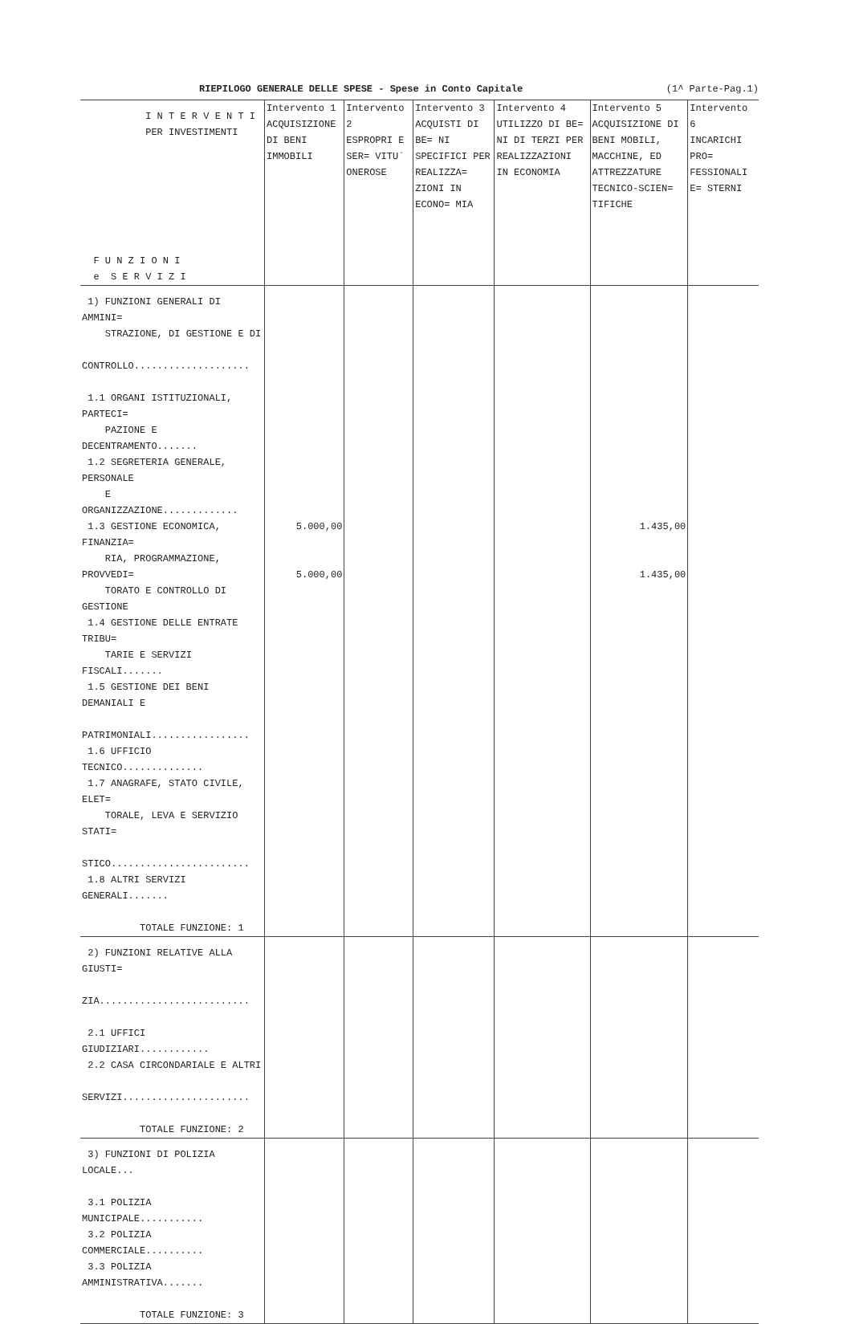RIEPILOGO GENERALE DELLE SPESE - Spese in Conto Capitale (1^ Parte-Pag.1)
| I N T E R V E N T I PER INVESTIMENTI F U N Z I O N I e S E R V I Z I | Intervento 1 ACQUISIZIONE DI BENI IMMOBILI | Intervento 2 ESPROPRI E SER= VITU` ONEROSE | Intervento 3 ACQUISTI DI BE= NI SPECIFICI PER REALIZZA= ZIONI IN ECONO= MIA | Intervento 4 UTILIZZO DI BE= NI DI TERZI PER REALIZZAZIONI IN ECONOMIA | Intervento 5 ACQUISIZIONE DI BENI MOBILI, MACCHINE, ED ATTREZZATURE TECNICO-SCIEN= TIFICHE | Intervento 6 INCARICHI PRO= FESSIONALI E= STERNI |
| 1) FUNZIONI GENERALI DI AMMINI= STRAZIONE, DI GESTIONE E DI CONTROLLO.................... 1.1 ORGANI ISTITUZIONALI, PARTECI= PAZIONE E DECENTRAMENTO....... 1.2 SEGRETERIA GENERALE, PERSONALE E ORGANIZZAZIONE............. 1.3 GESTIONE ECONOMICA, FINANZIA= RIA, PROGRAMMAZIONE, PROVVEDI= TORATO E CONTROLLO DI GESTIONE 1.4 GESTIONE DELLE ENTRATE TRIBU= TARIE E SERVIZI FISCALI....... 1.5 GESTIONE DEI BENI DEMANIALI E PATRIMONIALI................. 1.6 UFFICIO TECNICO.............. 1.7 ANAGRAFE, STATO CIVILE, ELET= TORALE, LEVA E SERVIZIO STATI= STICO........................ 1.8 ALTRI SERVIZI GENERALI....... TOTALE FUNZIONE: 1 | 5.000,00 5.000,00 | | | | 1.435,00 1.435,00 | |
| 2) FUNZIONI RELATIVE ALLA GIUSTI= ZIA.......................... 2.1 UFFICI GIUDIZIARI............ 2.2 CASA CIRCONDARIALE E ALTRI SERVIZI...................... TOTALE FUNZIONE: 2 | | | | | | |
| 3) FUNZIONI DI POLIZIA LOCALE... 3.1 POLIZIA MUNICIPALE........... 3.2 POLIZIA COMMERCIALE.......... 3.3 POLIZIA AMMINISTRATIVA....... TOTALE FUNZIONE: 3 | | | | | | |